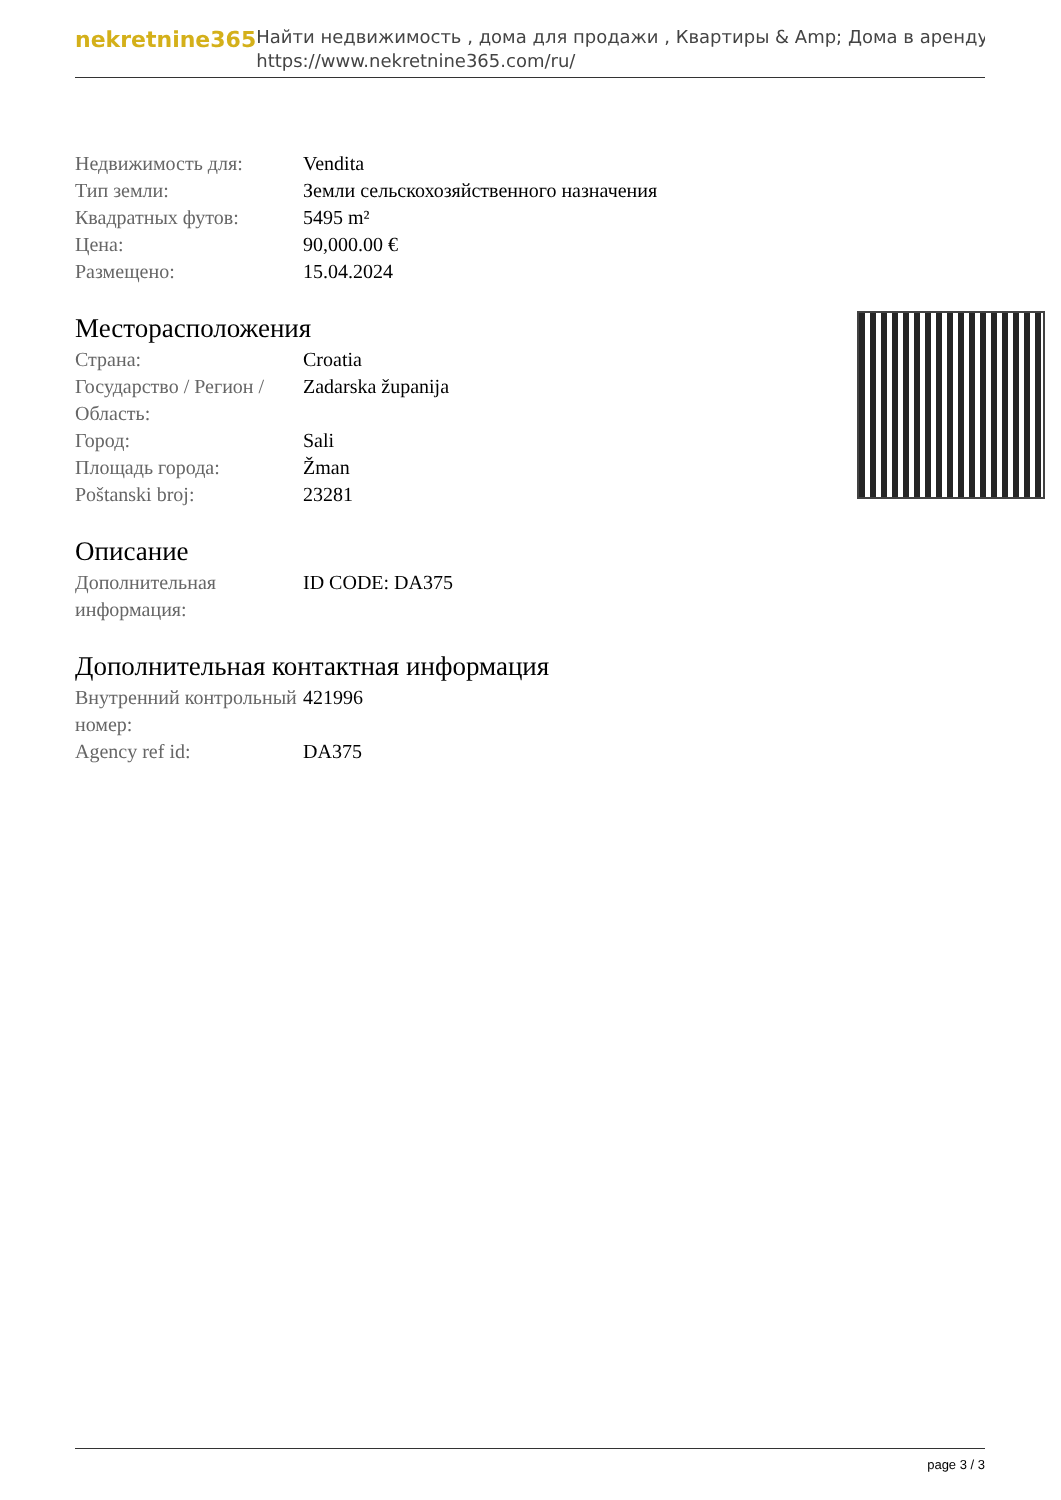nekretnine365
Найти недвижимость , дома для продажи , Квартиры & Amp; Дома в аренду
https://www.nekretnine365.com/ru/
| Недвижимость для: | Vendita |
| Тип земли: | Земли сельскохозяйственного назначения |
| Квадратных футов: | 5495 m² |
| Цена: | 90,000.00 € |
| Размещено: | 15.04.2024 |
Месторасположения
| Страна: | Croatia |
| Государство / Регион / Область: | Zadarska županija |
| Город: | Sali |
| Площадь города: | Žman |
| Poštanski broj: | 23281 |
Описание
| Дополнительная информация: | ID CODE: DA375 |
Дополнительная контактная информация
| Внутренний контрольный номер: | 421996 |
| Agency ref id: | DA375 |
page 3 / 3